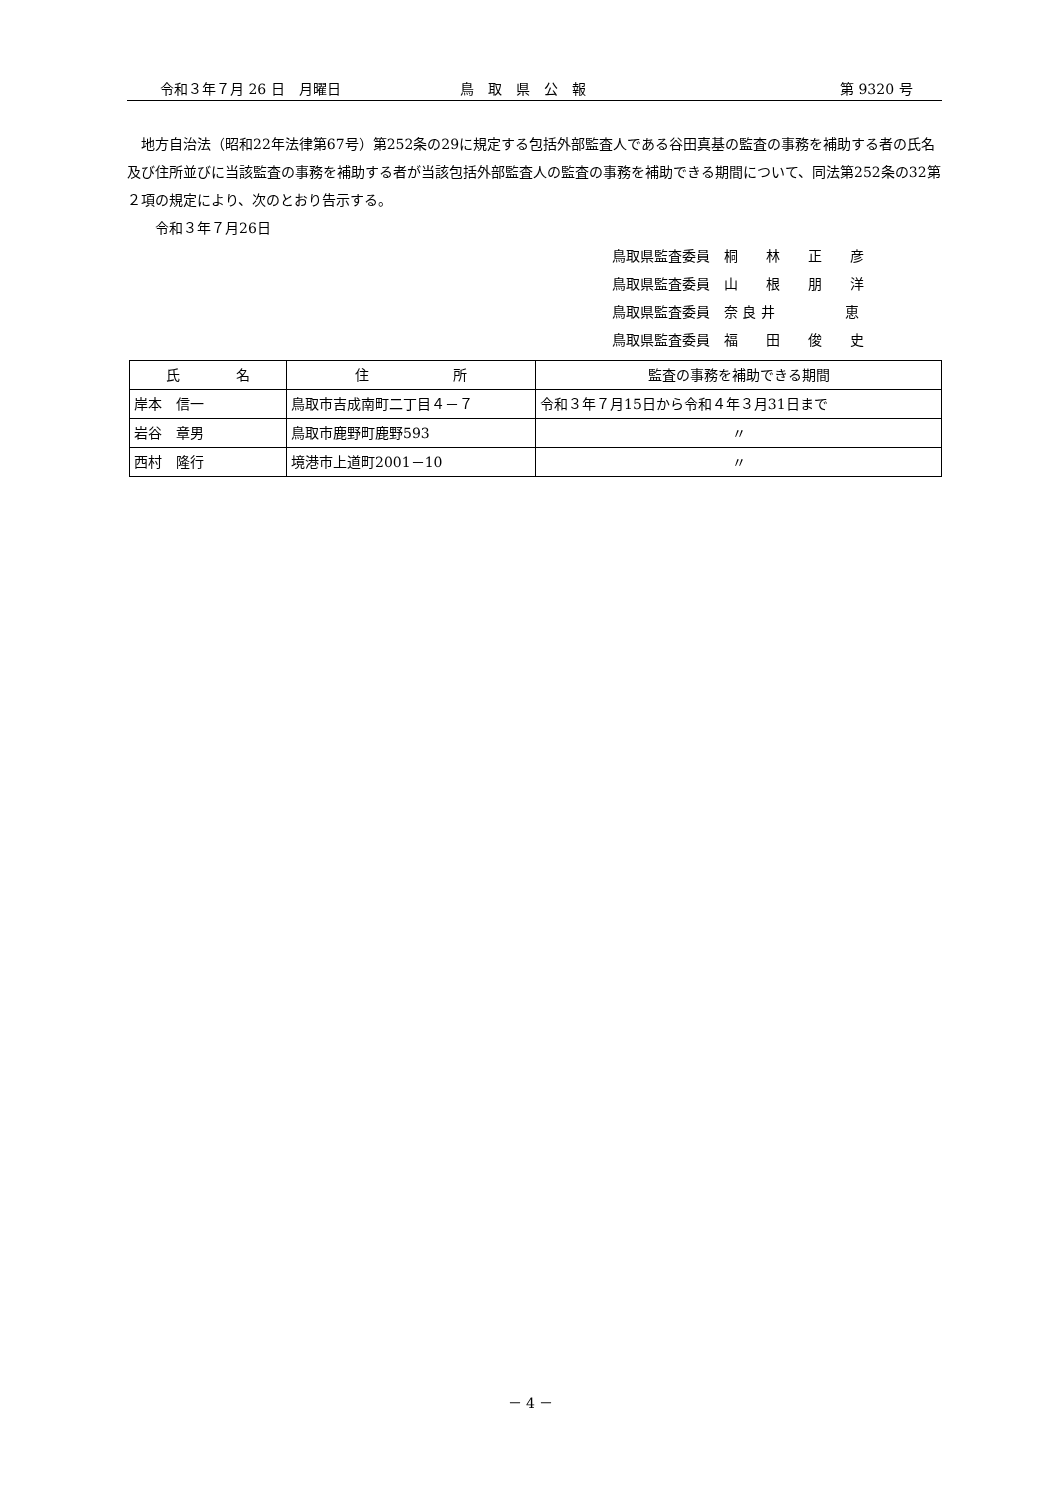令和３年７月 26 日　月曜日 鳥　取　県　公　報 第 9320 号
　地方自治法（昭和22年法律第67号）第252条の29に規定する包括外部監査人である谷田真基の監査の事務を補助する者の氏名及び住所並びに当該監査の事務を補助する者が当該包括外部監査人の監査の事務を補助できる期間について、同法第252条の32第２項の規定により、次のとおり告示する。
　　令和３年７月26日
鳥取県監査委員　桐　　林　　正　　彦
鳥取県監査委員　山　　根　　朋　　洋
鳥取県監査委員　奈 良 井　　　　　恵
鳥取県監査委員　福　　田　　俊　　史
| 氏 名 | 住 所 | 監査の事務を補助できる期間 |
| --- | --- | --- |
| 岸本 信一 | 鳥取市吉成南町二丁目４－７ | 令和３年７月15日から令和４年３月31日まで |
| 岩谷 章男 | 鳥取市鹿野町鹿野593 | 〃 |
| 西村 隆行 | 境港市上道町2001－10 | 〃 |
－ 4 －